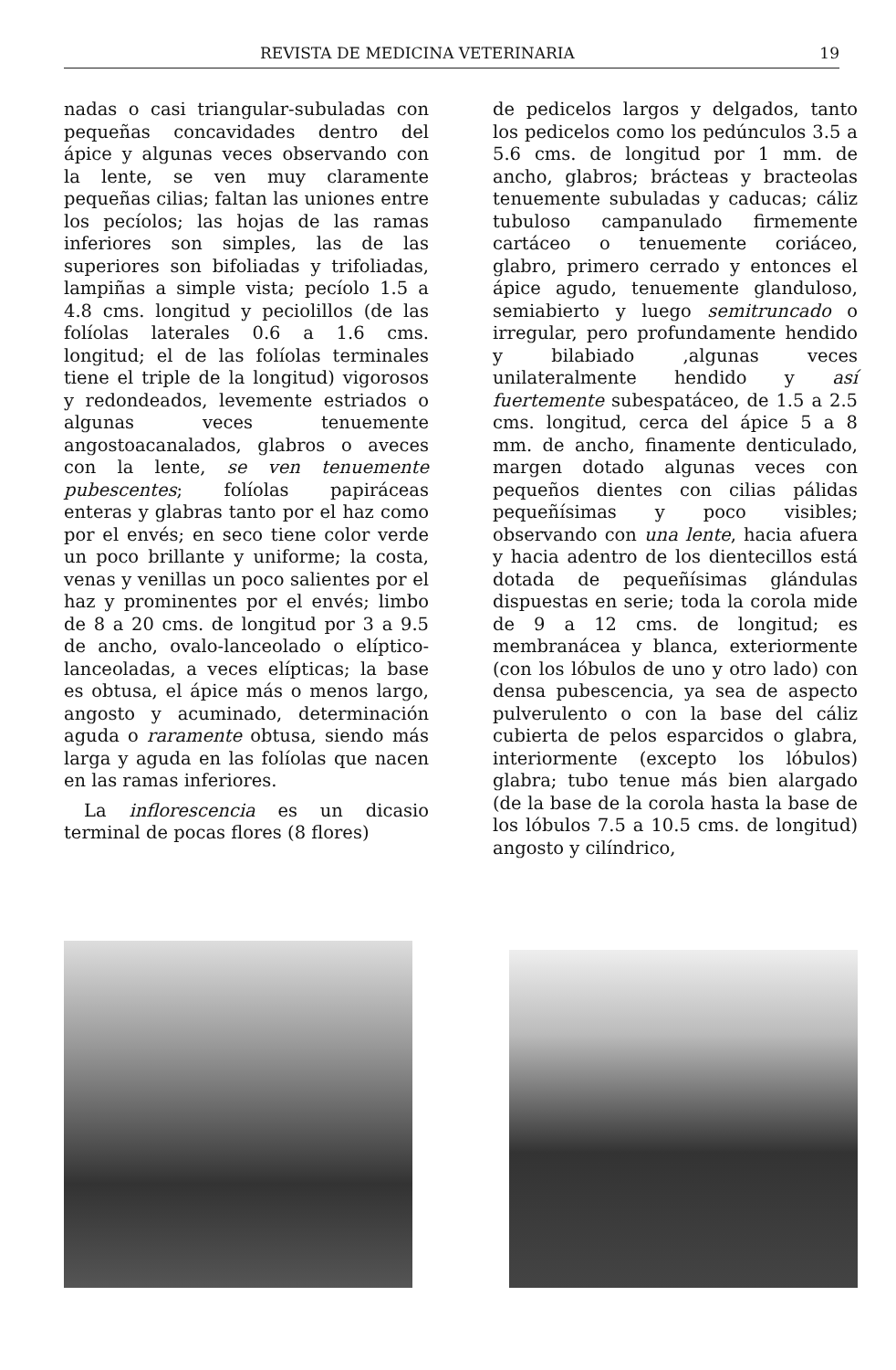REVISTA DE MEDICINA VETERINARIA 19
nadas o casi triangular-subuladas con pequeñas concavidades dentro del ápice y algunas veces observando con la lente, se ven muy claramente pequeñas cilias; faltan las uniones entre los pecíolos; las hojas de las ramas inferiores son simples, las de las superiores son bifoliadas y trifoliadas, lampiñas a simple vista; pecíolo 1.5 a 4.8 cms. longitud y peciolillos (de las folíolas laterales 0.6 a 1.6 cms. longitud; el de las folíolas terminales tiene el triple de la longitud) vigorosos y redondeados, levemente estriados o algunas veces tenuemente angostoacanalados, glabros o aveces con la lente, se ven tenuemente pubescentes; folíolas papiráceas enteras y glabras tanto por el haz como por el envés; en seco tiene color verde un poco brillante y uniforme; la costa, venas y venillas un poco salientes por el haz y prominentes por el envés; limbo de 8 a 20 cms. de longitud por 3 a 9.5 de ancho, ovalo-lanceolado o elíptico-lanceoladas, a veces elípticas; la base es obtusa, el ápice más o menos largo, angosto y acuminado, determinación aguda o raramente obtusa, siendo más larga y aguda en las folíolas que nacen en las ramas inferiores.
La inflorescencia es un dicasio terminal de pocas flores (8 flores)
de pedicelos largos y delgados, tanto los pedicelos como los pedúnculos 3.5 a 5.6 cms. de longitud por 1 mm. de ancho, glabros; brácteas y bracteolas tenuemente subuladas y caducas; cáliz tubuloso campanulado firmemente cartáceo o tenuemente coriáceo, glabro, primero cerrado y entonces el ápice agudo, tenuemente glanduloso, semiabierto y luego semitruncado o irregular, pero profundamente hendido y bilabiado ,algunas veces unilateralmente hendido y así fuertemente subespatáceo, de 1.5 a 2.5 cms. longitud, cerca del ápice 5 a 8 mm. de ancho, finamente denticulado, margen dotado algunas veces con pequeños dientes con cilias pálidas pequeñísimas y poco visibles; observando con una lente, hacia afuera y hacia adentro de los dientecillos está dotada de pequeñísimas glándulas dispuestas en serie; toda la corola mide de 9 a 12 cms. de longitud; es membranácea y blanca, exteriormente (con los lóbulos de uno y otro lado) con densa pubescencia, ya sea de aspecto pulverulento o con la base del cáliz cubierta de pelos esparcidos o glabra, interiormente (excepto los lóbulos) glabra; tubo tenue más bien alargado (de la base de la corola hasta la base de los lóbulos 7.5 a 10.5 cms. de longitud) angosto y cilíndrico,